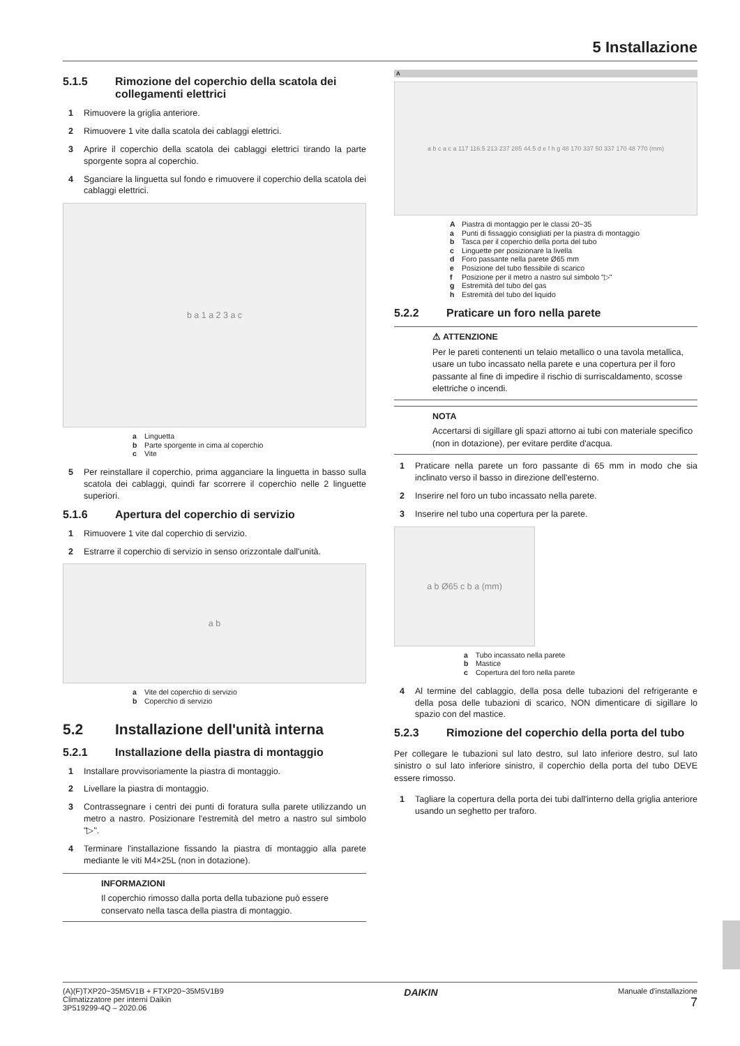5 Installazione
5.1.5 Rimozione del coperchio della scatola dei collegamenti elettrici
1 Rimuovere la griglia anteriore.
2 Rimuovere 1 vite dalla scatola dei cablaggi elettrici.
3 Aprire il coperchio della scatola dei cablaggi elettrici tirando la parte sporgente sopra al coperchio.
4 Sganciare la linguetta sul fondo e rimuovere il coperchio della scatola dei cablaggi elettrici.
b a 1 a 2 3 a c
a Linguetta
b Parte sporgente in cima al coperchio
c Vite
5 Per reinstallare il coperchio, prima agganciare la linguetta in basso sulla scatola dei cablaggi, quindi far scorrere il coperchio nelle 2 linguette superiori.
5.1.6 Apertura del coperchio di servizio
1 Rimuovere 1 vite dal coperchio di servizio.
2 Estrarre il coperchio di servizio in senso orizzontale dall'unità.
a b
a Vite del coperchio di servizio
b Coperchio di servizio
5.2 Installazione dell'unità interna
5.2.1 Installazione della piastra di montaggio
1 Installare provvisoriamente la piastra di montaggio.
2 Livellare la piastra di montaggio.
3 Contrassegnare i centri dei punti di foratura sulla parete utilizzando un metro a nastro. Posizionare l'estremità del metro a nastro sul simbolo "▷".
4 Terminare l'installazione fissando la piastra di montaggio alla parete mediante le viti M4×25L (non in dotazione).
INFORMAZIONI
Il coperchio rimosso dalla porta della tubazione può essere conservato nella tasca della piastra di montaggio.
A
a b c a c a 117 116.5 213 237 285 44.5 d e f h g 48 170 337 50 337 170 48 770 (mm)
A Piastra di montaggio per le classi 20~35
a Punti di fissaggio consigliati per la piastra di montaggio
b Tasca per il coperchio della porta del tubo
c Linguette per posizionare la livella
d Foro passante nella parete Ø65 mm
e Posizione del tubo flessibile di scarico
f Posizione per il metro a nastro sul simbolo "▷"
g Estremità del tubo del gas
h Estremità del tubo del liquido
5.2.2 Praticare un foro nella parete
⚠ ATTENZIONE
Per le pareti contenenti un telaio metallico o una tavola metallica, usare un tubo incassato nella parete e una copertura per il foro passante al fine di impedire il rischio di surriscaldamento, scosse elettriche o incendi.
NOTA
Accertarsi di sigillare gli spazi attorno ai tubi con materiale specifico (non in dotazione), per evitare perdite d'acqua.
1 Praticare nella parete un foro passante di 65 mm in modo che sia inclinato verso il basso in direzione dell'esterno.
2 Inserire nel foro un tubo incassato nella parete.
3 Inserire nel tubo una copertura per la parete.
a b Ø65 c b a (mm)
a Tubo incassato nella parete
b Mastice
c Copertura del foro nella parete
4 Al termine del cablaggio, della posa delle tubazioni del refrigerante e della posa delle tubazioni di scarico, NON dimenticare di sigillare lo spazio con del mastice.
5.2.3 Rimozione del coperchio della porta del tubo
Per collegare le tubazioni sul lato destro, sul lato inferiore destro, sul lato sinistro o sul lato inferiore sinistro, il coperchio della porta del tubo DEVE essere rimosso.
1 Tagliare la copertura della porta dei tubi dall'interno della griglia anteriore usando un seghetto per traforo.
(A)(F)TXP20~35M5V1B + FTXP20~35M5V1B9
Climatizzatore per interni Daikin
3P519299-4Q – 2020.06
DAIKIN
Manuale d'installazione
7